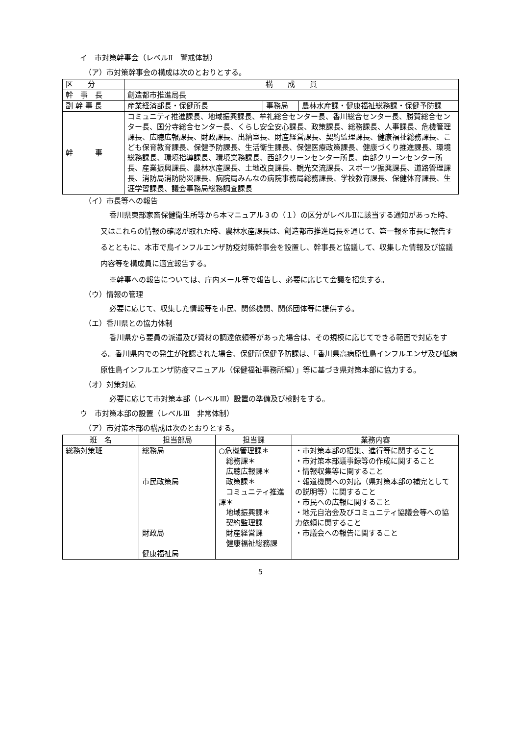イ　市対策幹事会（レベルⅡ　警戒体制）
（ア）市対策幹事会の構成は次のとおりとする。
| 区 分 | 構 成 員 | | |
| --- | --- | --- | --- |
| 幹 事 長 | 創造都市推進局長 | | |
| 副 幹 事 長 | 産業経済部長・保健所長 | 事務局 | 農林水産課・健康福祉総務課・保健予防課 |
| 幹 事 | コミュニティ推進課長、地域振興課長、牟礼総合センター長、香川総合センター長、勝賀総合センター長、国分寺総合センター長、くらし安全安心課長、政策課長、総務課長、人事課長、危機管理課長、広聴広報課長、財政課長、出納室長、財産経営課長、契約監理課長、健康福祉総務課長、こども保育教育課長、保健予防課長、生活衛生課長、保健医療政策課長、健康づくり推進課長、環境総務課長、環境指導課長、環境業務課長、西部クリーンセンター所長、南部クリーンセンター所長、産業振興課長、農林水産課長、土地改良課長、観光交流課長、スポーツ振興課長、道路管理課長、消防局消防防災課長、病院局みんなの病院事務局総務課長、学校教育課長、保健体育課長、生涯学習課長、議会事務局総務調査課長 | | |
（イ）市長等への報告
香川県東部家畜保健衛生所等から本マニュアル３の（１）の区分がレベルⅡに該当する通知があった時、又はこれらの情報の確認が取れた時、農林水産課長は、創造都市推進局長を通じて、第一報を市長に報告するとともに、本市で鳥インフルエンザ防疫対策幹事会を設置し、幹事長と協議して、収集した情報及び協議内容等を構成員に適宜報告する。
※幹事への報告については、庁内メール等で報告し、必要に応じて会議を招集する。
（ウ）情報の管理
必要に応じて、収集した情報等を市民、関係機関、関係団体等に提供する。
（エ）香川県との協力体制
香川県から要員の派遣及び資材の調達依頼等があった場合は、その規模に応じてできる範囲で対応をする。香川県内での発生が確認された場合、保健所保健予防課は、「香川県高病原性鳥インフルエンザ及び低病原性鳥インフルエンザ防疫マニュアル（保健福祉事務所編）」等に基づき県対策本部に協力する。
（オ）対策対応
必要に応じて市対策本部（レベルⅢ）設置の準備及び検討をする。
ウ　市対策本部の設置（レベルⅢ　非常体制）
（ア）市対策本部の構成は次のとおりとする。
| 班 名 | 担当部局 | 担当課 | 業務内容 |
| --- | --- | --- | --- |
| 総務対策班 | 総務局 市民政策局 財政局 健康福祉局 | ○危機管理課＊ 総務課＊ 広聴広報課＊ 政策課＊ コミュニティ推進課＊ 地域振興課＊ 契約監理課 財産経営課 健康福祉総務課 | ・市対策本部の招集、進行等に関すること ・市対策本部議事録等の作成に関すること ・情報収集等に関すること ・報道機関への対応（県対策本部の補完としての説明等）に関すること ・市民への広報に関すること ・地元自治会及びコミュニティ協議会等への協力依頼に関すること ・市議会への報告に関すること |
5